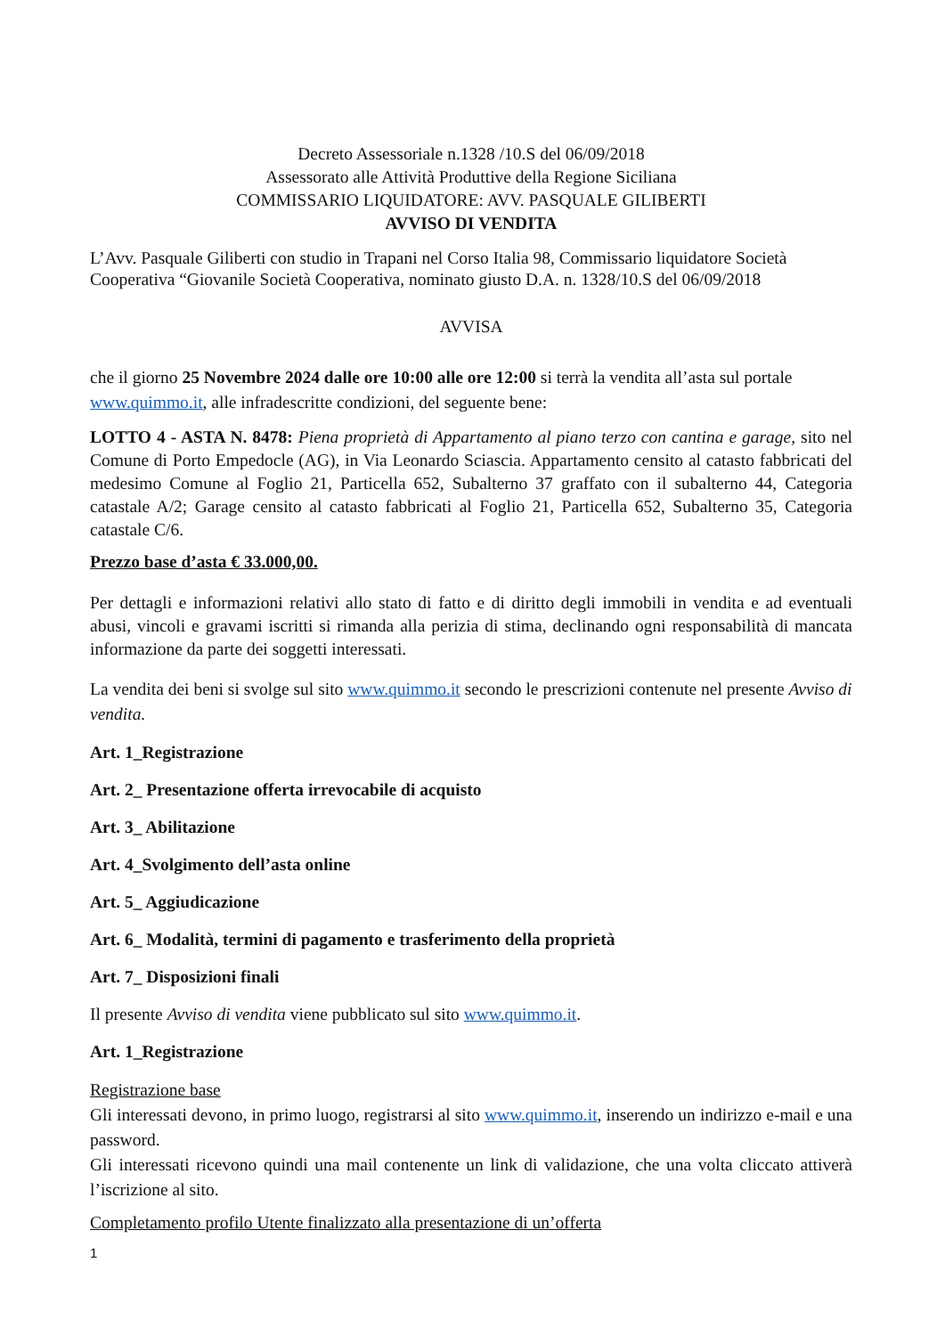Decreto Assessoriale n.1328 /10.S del 06/09/2018
Assessorato alle Attività Produttive della Regione Siciliana
COMMISSARIO LIQUIDATORE: AVV. PASQUALE GILIBERTI
AVVISO DI VENDITA
L’Avv. Pasquale Giliberti con studio in Trapani nel Corso Italia 98, Commissario liquidatore Società Cooperativa “Giovanile Società Cooperativa, nominato giusto D.A. n. 1328/10.S del 06/09/2018
AVVISA
che il giorno 25 Novembre 2024 dalle ore 10:00 alle ore 12:00 si terrà la vendita all’asta sul portale www.quimmo.it, alle infradescritte condizioni, del seguente bene:
LOTTO 4 - ASTA N. 8478: Piena proprietà di Appartamento al piano terzo con cantina e garage, sito nel Comune di Porto Empedocle (AG), in Via Leonardo Sciascia. Appartamento censito al catasto fabbricati del medesimo Comune al Foglio 21, Particella 652, Subalterno 37 graffato con il subalterno 44, Categoria catastale A/2; Garage censito al catasto fabbricati al Foglio 21, Particella 652, Subalterno 35, Categoria catastale C/6.
Prezzo base d’asta € 33.000,00.
Per dettagli e informazioni relativi allo stato di fatto e di diritto degli immobili in vendita e ad eventuali abusi, vincoli e gravami iscritti si rimanda alla perizia di stima, declinando ogni responsabilità di mancata informazione da parte dei soggetti interessati.
La vendita dei beni si svolge sul sito www.quimmo.it secondo le prescrizioni contenute nel presente Avviso di vendita.
Art. 1_Registrazione
Art. 2_ Presentazione offerta irrevocabile di acquisto
Art. 3_ Abilitazione
Art. 4_Svolgimento dell’asta online
Art. 5_ Aggiudicazione
Art. 6_ Modalità, termini di pagamento e trasferimento della proprietà
Art. 7_ Disposizioni finali
Il presente Avviso di vendita viene pubblicato sul sito www.quimmo.it.
Art. 1_Registrazione
Registrazione base
Gli interessati devono, in primo luogo, registrarsi al sito www.quimmo.it, inserendo un indirizzo e-mail e una password.
Gli interessati ricevono quindi una mail contenente un link di validazione, che una volta cliccato attiverà l’iscrizione al sito.
Completamento profilo Utente finalizzato alla presentazione di un’offerta
1